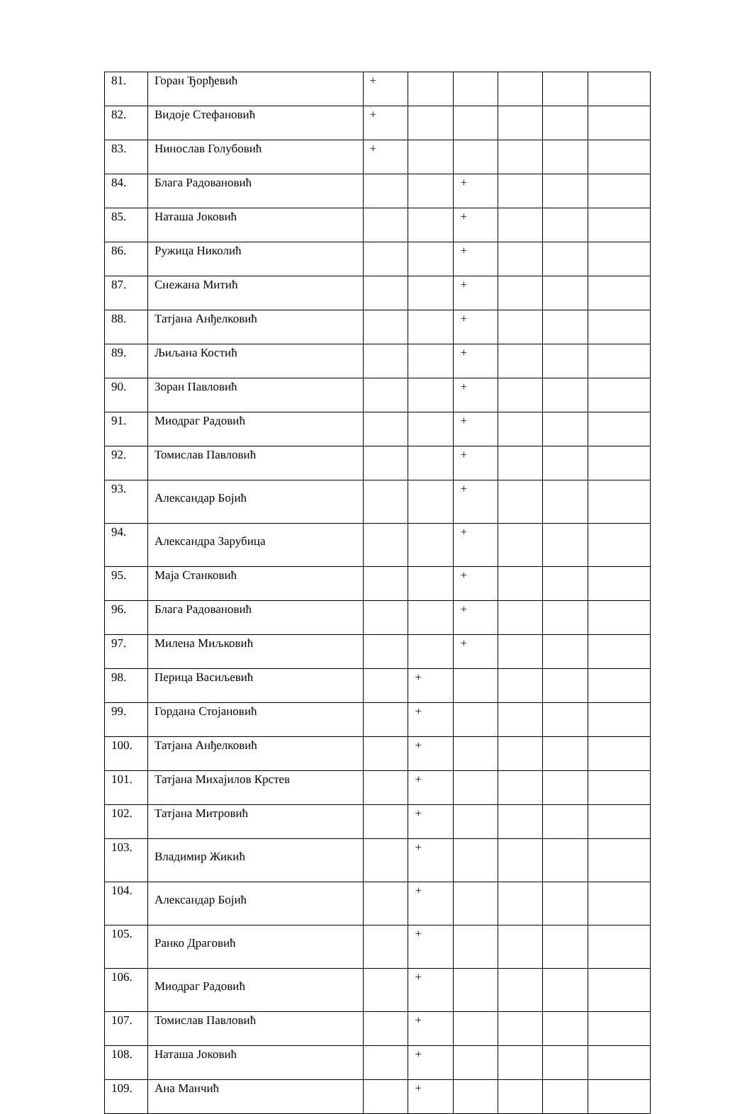| 81. | Горан Ђорђевић | + | | | | | |
| 82. | Видоје Стефановић | + | | | | | |
| 83. | Нинослав Голубовић | + | | | | | |
| 84. | Блага Радовановић | | | + | | | |
| 85. | Наташа Јоковић | | | + | | | |
| 86. | Ружица Николић | | | + | | | |
| 87. | Снежана Митић | | | + | | | |
| 88. | Татјана Анђелковић | | | + | | | |
| 89. | Љиљана Костић | | | + | | | |
| 90. | Зоран Павловић | | | + | | | |
| 91. | Миодраг Радовић | | | + | | | |
| 92. | Томислав Павловић | | | + | | | |
| 93. | Александар Бојић | | | + | | | |
| 94. | Александра Зарубица | | | + | | | |
| 95. | Маја Станковић | | | + | | | |
| 96. | Блага Радовановић | | | + | | | |
| 97. | Милена Миљковић | | | + | | | |
| 98. | Перица Васиљевић | | + | | | | |
| 99. | Гордана Стојановић | | + | | | | |
| 100. | Татјана Анђелковић | | + | | | | |
| 101. | Татјана Михајилов Крстев | | + | | | | |
| 102. | Татјана Митровић | | + | | | | |
| 103. | Владимир Жикић | | + | | | | |
| 104. | Александар Бојић | | + | | | | |
| 105. | Ранко Драговић | | + | | | | |
| 106. | Миодраг Радовић | | + | | | | |
| 107. | Томислав Павловић | | + | | | | |
| 108. | Наташа Јоковић | | + | | | | |
| 109. | Ана Манчић | | + | | | | |